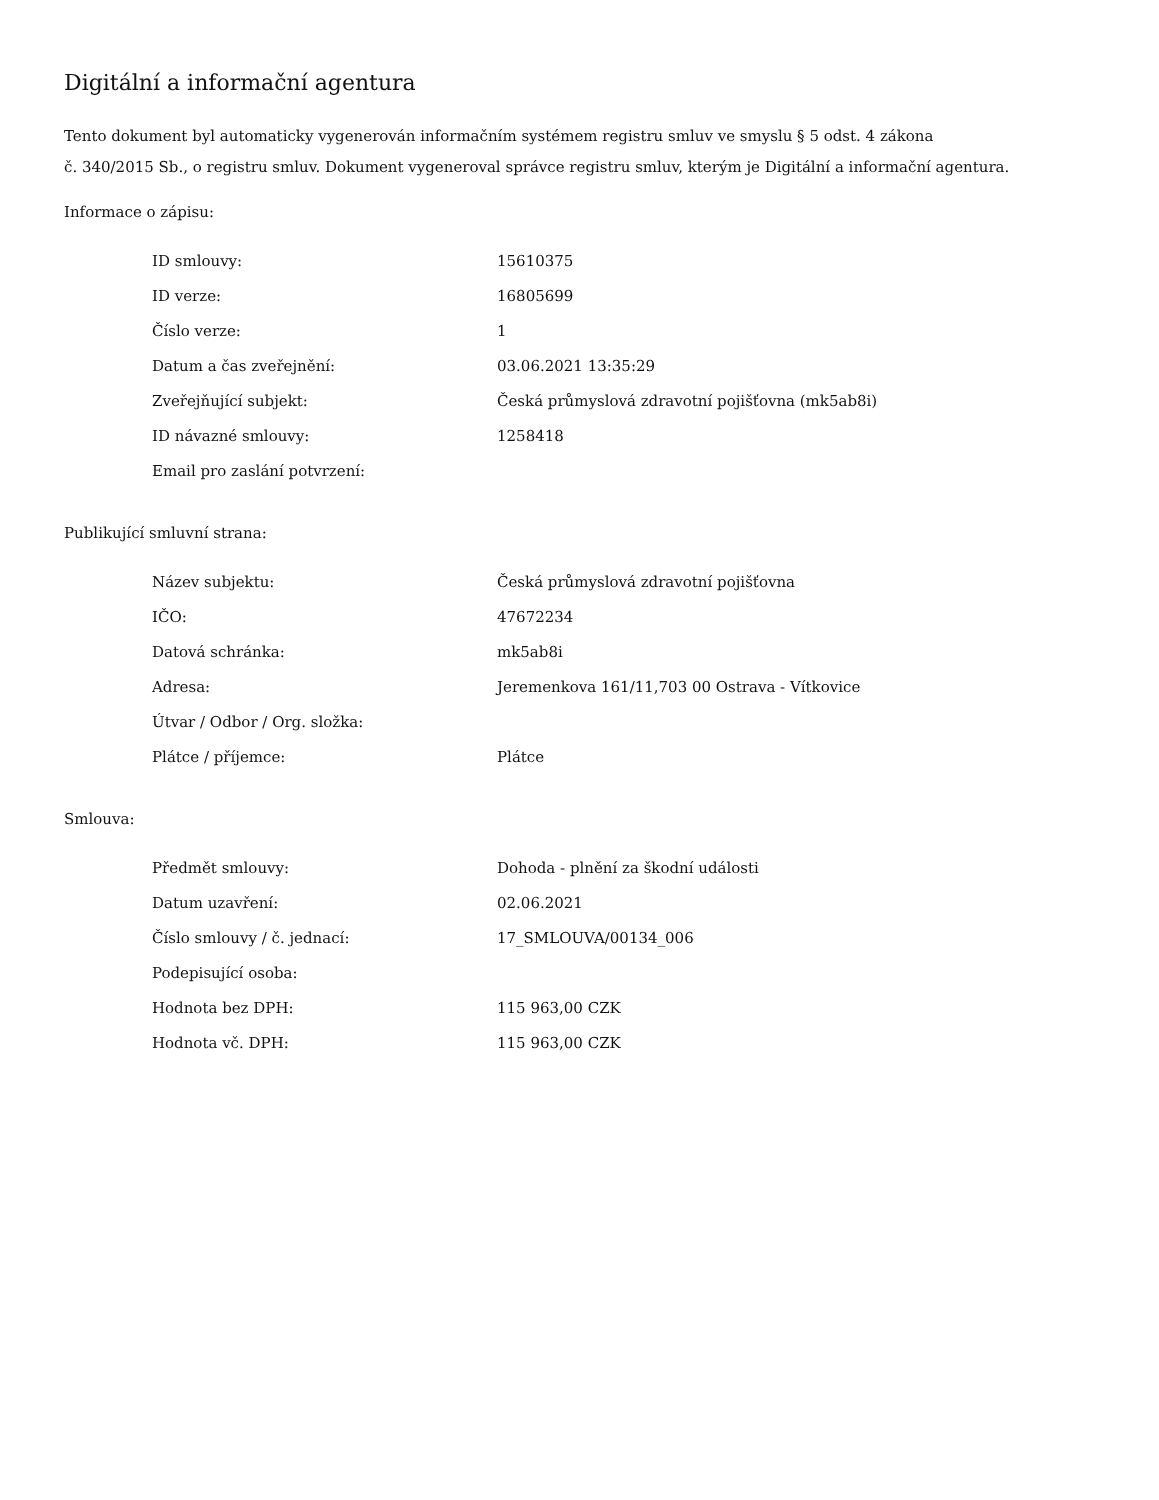Digitální a informační agentura
Tento dokument byl automaticky vygenerován informačním systémem registru smluv ve smyslu § 5 odst. 4 zákona
č. 340/2015 Sb., o registru smluv. Dokument vygeneroval správce registru smluv, kterým je Digitální a informační agentura.
Informace o zápisu:
| ID smlouvy: | 15610375 |
| ID verze: | 16805699 |
| Číslo verze: | 1 |
| Datum a čas zveřejnění: | 03.06.2021 13:35:29 |
| Zveřejňující subjekt: | Česká průmyslová zdravotní pojišťovna (mk5ab8i) |
| ID návazné smlouvy: | 1258418 |
| Email pro zaslání potvrzení: | |
Publikující smluvní strana:
| Název subjektu: | Česká průmyslová zdravotní pojišťovna |
| IČO: | 47672234 |
| Datová schránka: | mk5ab8i |
| Adresa: | Jeremenkova 161/11,703 00 Ostrava - Vítkovice |
| Útvar / Odbor / Org. složka: | |
| Plátce / příjemce: | Plátce |
Smlouva:
| Předmět smlouvy: | Dohoda - plnění za škodní události |
| Datum uzavření: | 02.06.2021 |
| Číslo smlouvy / č. jednací: | 17_SMLOUVA/00134_006 |
| Podepisující osoba: | |
| Hodnota bez DPH: | 115 963,00 CZK |
| Hodnota vč. DPH: | 115 963,00 CZK |